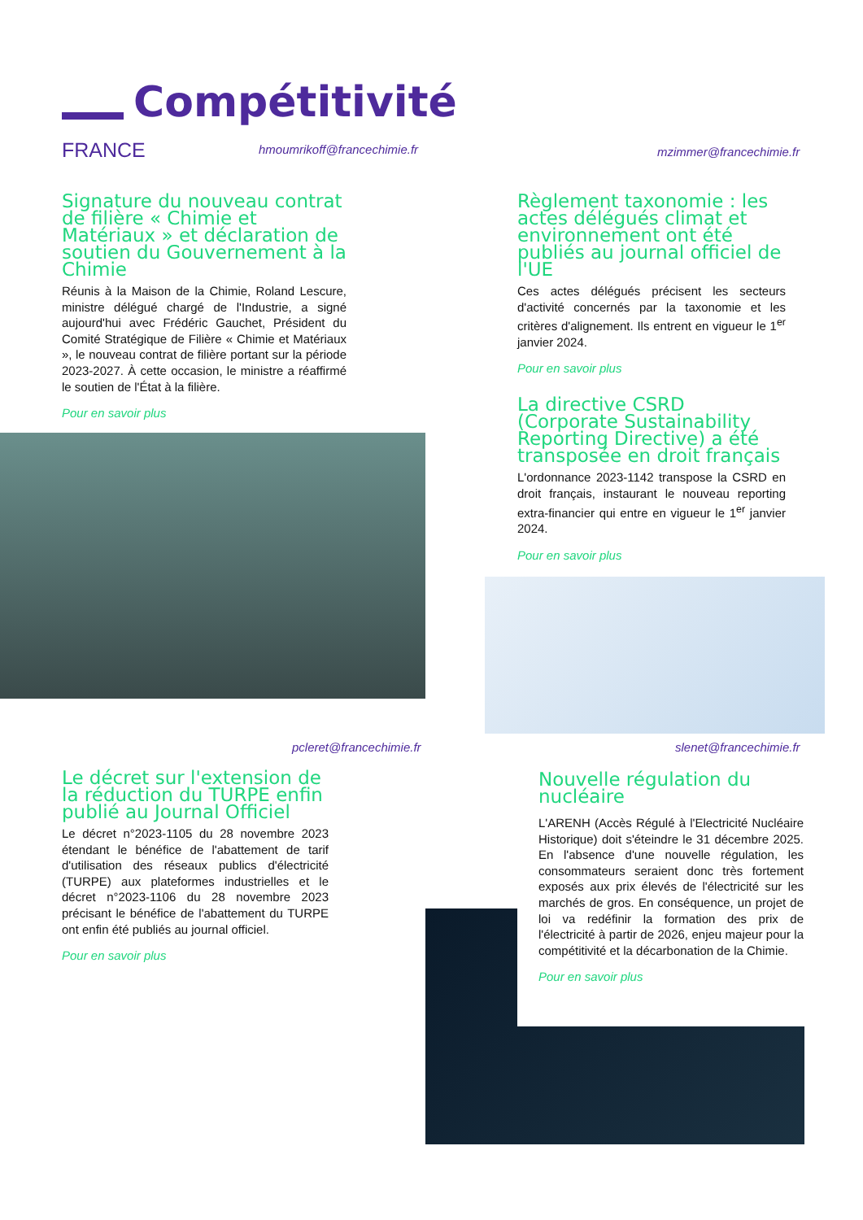Compétitivité
FRANCE hmoumrikoff@francechimie.fr mzimmer@francechimie.fr
Signature du nouveau contrat de filière « Chimie et Matériaux » et déclaration de soutien du Gouvernement à la Chimie
Réunis à la Maison de la Chimie, Roland Lescure, ministre délégué chargé de l'Industrie, a signé aujourd'hui avec Frédéric Gauchet, Président du Comité Stratégique de Filière « Chimie et Matériaux », le nouveau contrat de filière portant sur la période 2023-2027. À cette occasion, le ministre a réaffirmé le soutien de l'État à la filière.
Pour en savoir plus
Règlement taxonomie : les actes délégués climat et environnement ont été publiés au journal officiel de l'UE
Ces actes délégués précisent les secteurs d'activité concernés par la taxonomie et les critères d'alignement. Ils entrent en vigueur le 1<sup>er</sup> janvier 2024.
Pour en savoir plus
La directive CSRD (Corporate Sustainability Reporting Directive) a été transposée en droit français
L'ordonnance 2023-1142 transpose la CSRD en droit français, instaurant le nouveau reporting extra-financier qui entre en vigueur le 1<sup>er</sup> janvier 2024.
Pour en savoir plus
pcleret@francechimie.fr slenet@francechimie.fr
Le décret sur l'extension de la réduction du TURPE enfin publié au Journal Officiel
Le décret n°2023-1105 du 28 novembre 2023 étendant le bénéfice de l'abattement de tarif d'utilisation des réseaux publics d'électricité (TURPE) aux plateformes industrielles et le décret n°2023-1106 du 28 novembre 2023 précisant le bénéfice de l'abattement du TURPE ont enfin été publiés au journal officiel.
Pour en savoir plus
Nouvelle régulation du nucléaire
L'ARENH (Accès Régulé à l'Electricité Nucléaire Historique) doit s'éteindre le 31 décembre 2025. En l'absence d'une nouvelle régulation, les consommateurs seraient donc très fortement exposés aux prix élevés de l'électricité sur les marchés de gros. En conséquence, un projet de loi va redéfinir la formation des prix de l'électricité à partir de 2026, enjeu majeur pour la compétitivité et la décarbonation de la Chimie.
Pour en savoir plus